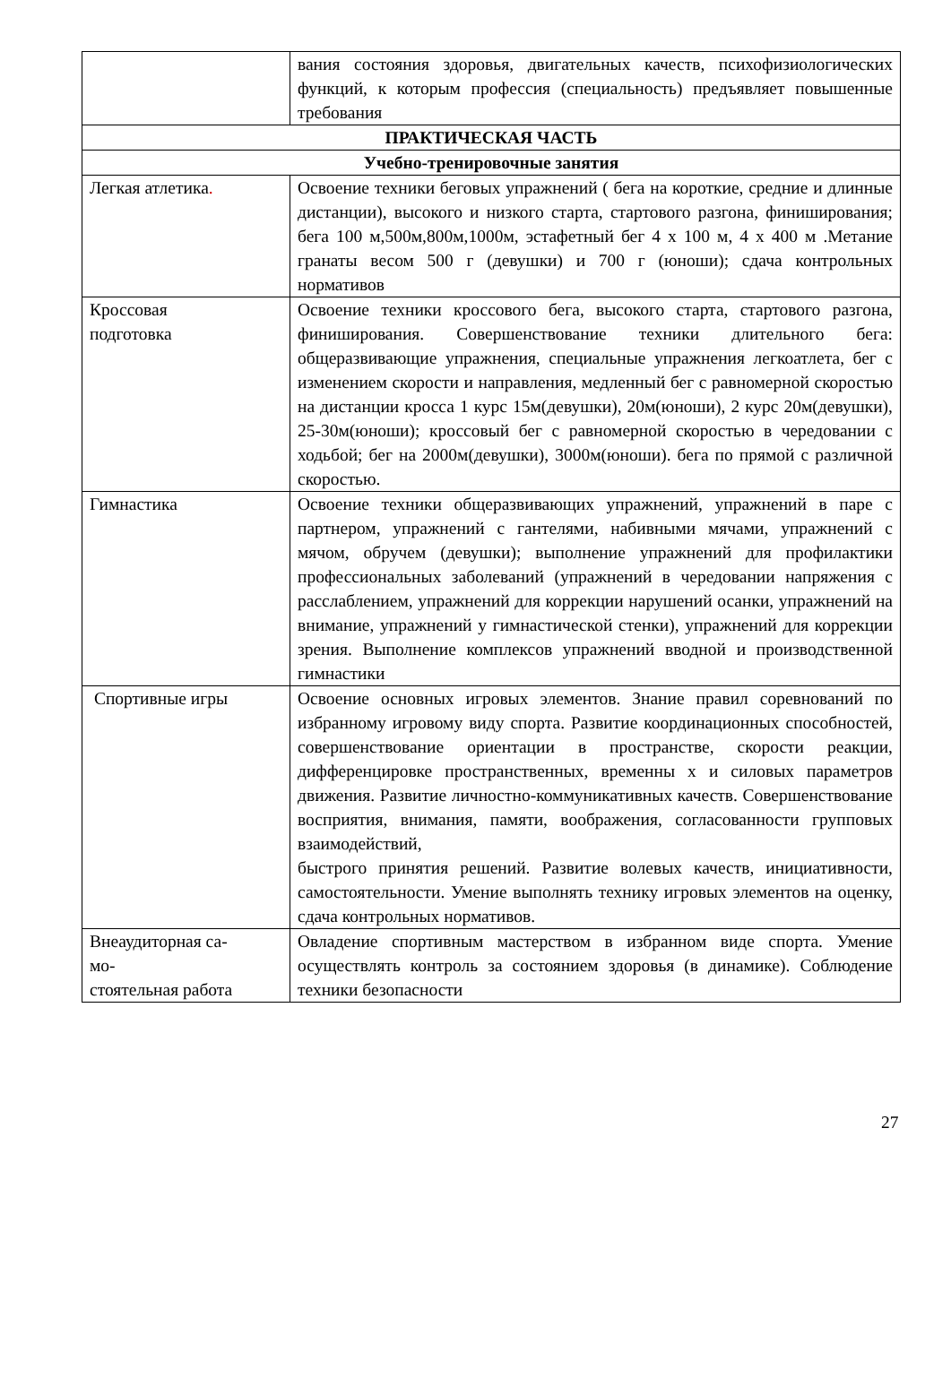| | вания состояния здоровья, двигательных качеств, психофизиологических функций, к которым профессия (специальность) предъявляет повышенные требования |
| ПРАКТИЧЕСКАЯ ЧАСТЬ | |
| Учебно-тренировочные занятия | |
| Легкая атлетика . | Освоение техники беговых упражнений ( бега на короткие, средние и длинные дистанции), высокого и низкого старта, стартового разгона, финиширования; бега 100 м,500м,800м,1000м, эстафетный бег 4 х 100 м, 4 х 400 м .Метание гранаты весом 500 г (девушки) и 700 г (юноши); сдача контрольных нормативов |
| Кроссовая подготовка | Освоение техники кроссового бега, высокого старта, стартового разгона, финиширования. Совершенствование техники длительного бега: общеразвивающие упражнения, специальные упражнения легкоатлета, бег с изменением скорости и направления, медленный бег с равномерной скоростью на дистанции кросса 1 курс 15м(девушки), 20м(юноши), 2 курс 20м(девушки), 25-30м(юноши); кроссовый бег с равномерной скоростью в чередовании с ходьбой; бег на 2000м(девушки), 3000м(юноши). бега по прямой с различной скоростью. |
| Гимнастика | Освоение техники общеразвивающих упражнений, упражнений в паре с партнером, упражнений с гантелями, набивными мячами, упражнений с мячом, обручем (девушки); выполнение упражнений для профилактики профессиональных заболеваний (упражнений в чередовании напряжения с расслаблением, упражнений для коррекции нарушений осанки, упражнений на внимание, упражнений у гимнастической стенки), упражнений для коррекции зрения. Выполнение комплексов упражнений вводной и производственной гимнастики |
| Спортивные игры | Освоение основных игровых элементов. Знание правил соревнований по избранному игровому виду спорта. Развитие координационных способностей, совершенствование ориентации в пространстве, скорости реакции, дифференцировке пространственных, временны х и силовых параметров движения. Развитие личностно-коммуникативных качеств. Совершенствование восприятия, внимания, памяти, воображения, согласованности групповых взаимодействий, быстрого принятия решений. Развитие волевых качеств, инициативности, самостоятельности. Умение выполнять технику игровых элементов на оценку, сдача контрольных нормативов. |
| Внеаудиторная са- мо- стоятельная работа | Овладение спортивным мастерством в избранном виде спорта. Умение осуществлять контроль за состоянием здоровья (в динамике). Соблюдение техники безопасности |
27